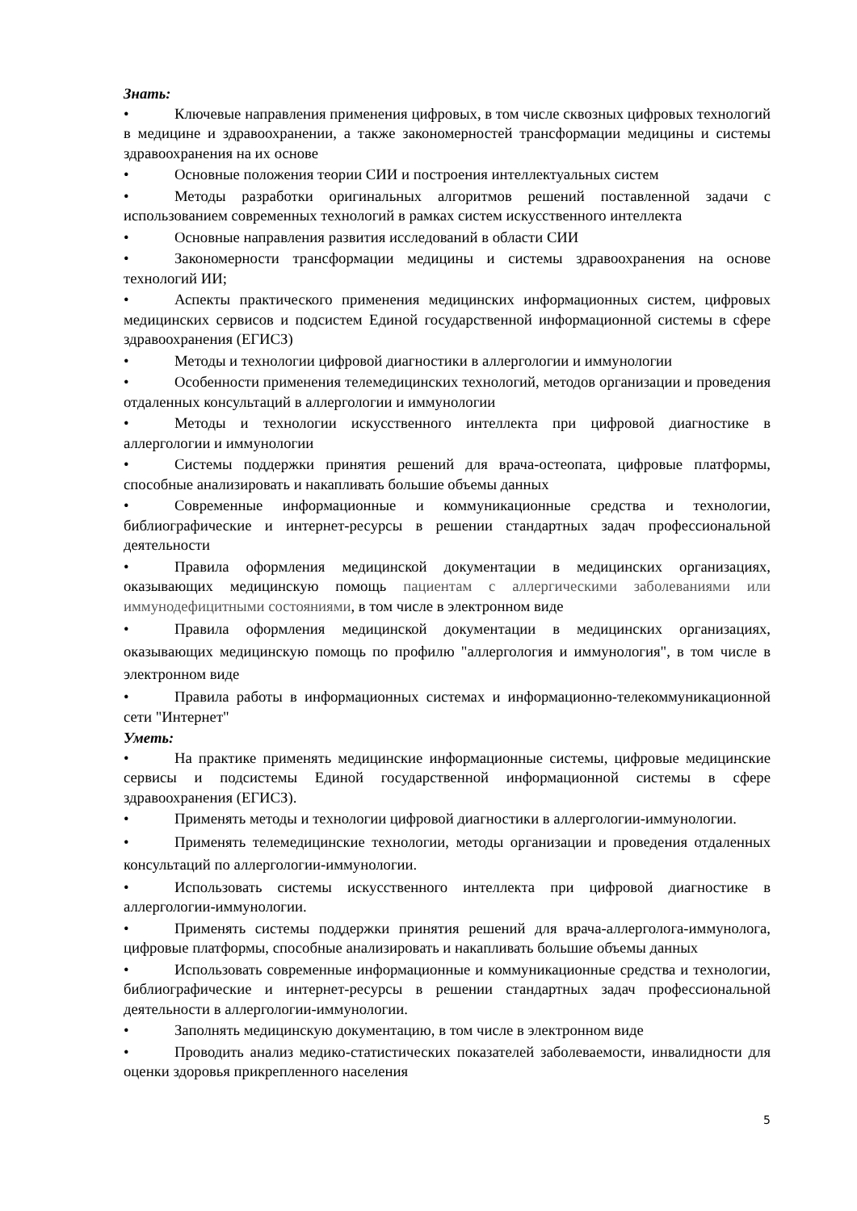Знать:
• Ключевые направления применения цифровых, в том числе сквозных цифровых технологий в медицине и здравоохранении, а также закономерностей трансформации медицины и системы здравоохранения на их основе
• Основные положения теории СИИ и построения интеллектуальных систем
• Методы разработки оригинальных алгоритмов решений поставленной задачи с использованием современных технологий в рамках систем искусственного интеллекта
• Основные направления развития исследований в области СИИ
• Закономерности трансформации медицины и системы здравоохранения на основе технологий ИИ;
• Аспекты практического применения медицинских информационных систем, цифровых медицинских сервисов и подсистем Единой государственной информационной системы в сфере здравоохранения (ЕГИСЗ)
• Методы и технологии цифровой диагностики в аллергологии и иммунологии
• Особенности применения телемедицинских технологий, методов организации и проведения отдаленных консультаций в аллергологии и иммунологии
• Методы и технологии искусственного интеллекта при цифровой диагностике в аллергологии и иммунологии
• Системы поддержки принятия решений для врача-остеопата, цифровые платформы, способные анализировать и накапливать большие объемы данных
• Современные информационные и коммуникационные средства и технологии, библиографические и интернет-ресурсы в решении стандартных задач профессиональной деятельности
• Правила оформления медицинской документации в медицинских организациях, оказывающих медицинскую помощь пациентам с аллергическими заболеваниями или иммунодефицитными состояниями, в том числе в электронном виде
• Правила оформления медицинской документации в медицинских организациях, оказывающих медицинскую помощь по профилю "аллергология и иммунология", в том числе в электронном виде
• Правила работы в информационных системах и информационно-телекоммуникационной сети "Интернет"
Уметь:
• На практике применять медицинские информационные системы, цифровые медицинские сервисы и подсистемы Единой государственной информационной системы в сфере здравоохранения (ЕГИСЗ).
• Применять методы и технологии цифровой диагностики в аллергологии-иммунологии.
• Применять телемедицинские технологии, методы организации и проведения отдаленных консультаций по аллергологии-иммунологии.
• Использовать системы искусственного интеллекта при цифровой диагностике в аллергологии-иммунологии.
• Применять системы поддержки принятия решений для врача-аллерголога-иммунолога, цифровые платформы, способные анализировать и накапливать большие объемы данных
• Использовать современные информационные и коммуникационные средства и технологии, библиографические и интернет-ресурсы в решении стандартных задач профессиональной деятельности в аллергологии-иммунологии.
• Заполнять медицинскую документацию, в том числе в электронном виде
• Проводить анализ медико-статистических показателей заболеваемости, инвалидности для оценки здоровья прикрепленного населения
5